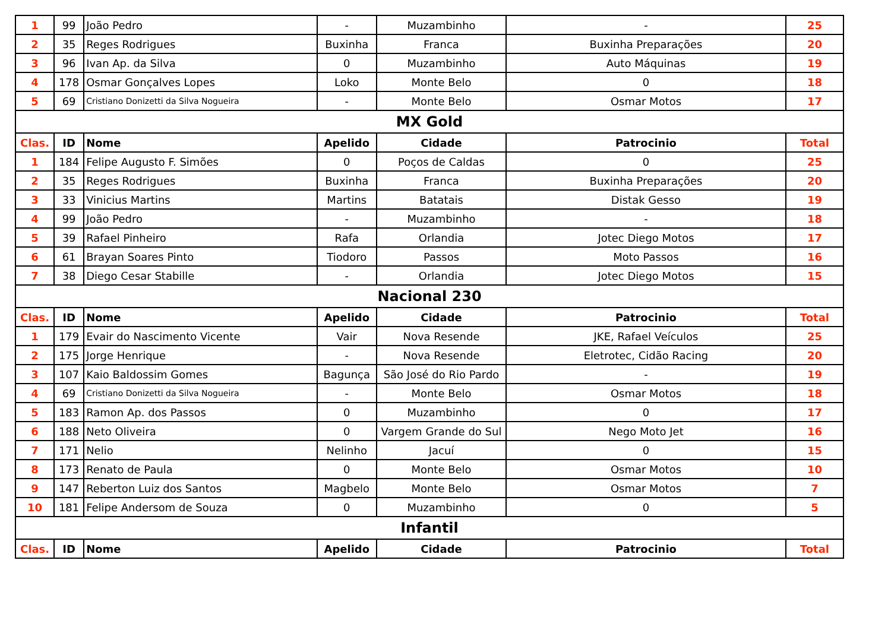| 1 | 99 | João Pedro | - | Muzambinho | - | 25 |
| 2 | 35 | Reges Rodrigues | Buxinha | Franca | Buxinha Preparações | 20 |
| 3 | 96 | Ivan Ap. da Silva | 0 | Muzambinho | Auto Máquinas | 19 |
| 4 | 178 | Osmar Gonçalves Lopes | Loko | Monte Belo | 0 | 18 |
| 5 | 69 | Cristiano Donizetti da Silva Nogueira | - | Monte Belo | Osmar Motos | 17 |
| MX Gold | | | | | | |
| Clas. | ID | Nome | Apelido | Cidade | Patrocinio | Total |
| 1 | 184 | Felipe Augusto F. Simões | 0 | Poços de Caldas | 0 | 25 |
| 2 | 35 | Reges Rodrigues | Buxinha | Franca | Buxinha Preparações | 20 |
| 3 | 33 | Vinicius Martins | Martins | Batatais | Distak Gesso | 19 |
| 4 | 99 | João Pedro | - | Muzambinho | - | 18 |
| 5 | 39 | Rafael Pinheiro | Rafa | Orlandia | Jotec Diego Motos | 17 |
| 6 | 61 | Brayan Soares Pinto | Tiodoro | Passos | Moto Passos | 16 |
| 7 | 38 | Diego Cesar Stabille | - | Orlandia | Jotec Diego Motos | 15 |
| Nacional 230 | | | | | | |
| Clas. | ID | Nome | Apelido | Cidade | Patrocinio | Total |
| 1 | 179 | Evair do Nascimento Vicente | Vair | Nova Resende | JKE, Rafael Veículos | 25 |
| 2 | 175 | Jorge Henrique | - | Nova Resende | Eletrotec, Cidão Racing | 20 |
| 3 | 107 | Kaio Baldossim Gomes | Bagunça | São José do Rio Pardo | - | 19 |
| 4 | 69 | Cristiano Donizetti da Silva Nogueira | - | Monte Belo | Osmar Motos | 18 |
| 5 | 183 | Ramon Ap. dos Passos | 0 | Muzambinho | 0 | 17 |
| 6 | 188 | Neto Oliveira | 0 | Vargem Grande do Sul | Nego Moto Jet | 16 |
| 7 | 171 | Nelio | Nelinho | Jacuí | 0 | 15 |
| 8 | 173 | Renato de Paula | 0 | Monte Belo | Osmar Motos | 10 |
| 9 | 147 | Reberton Luiz dos Santos | Magbelo | Monte Belo | Osmar Motos | 7 |
| 10 | 181 | Felipe Andersom de Souza | 0 | Muzambinho | 0 | 5 |
| Infantil | | | | | | |
| Clas. | ID | Nome | Apelido | Cidade | Patrocinio | Total |